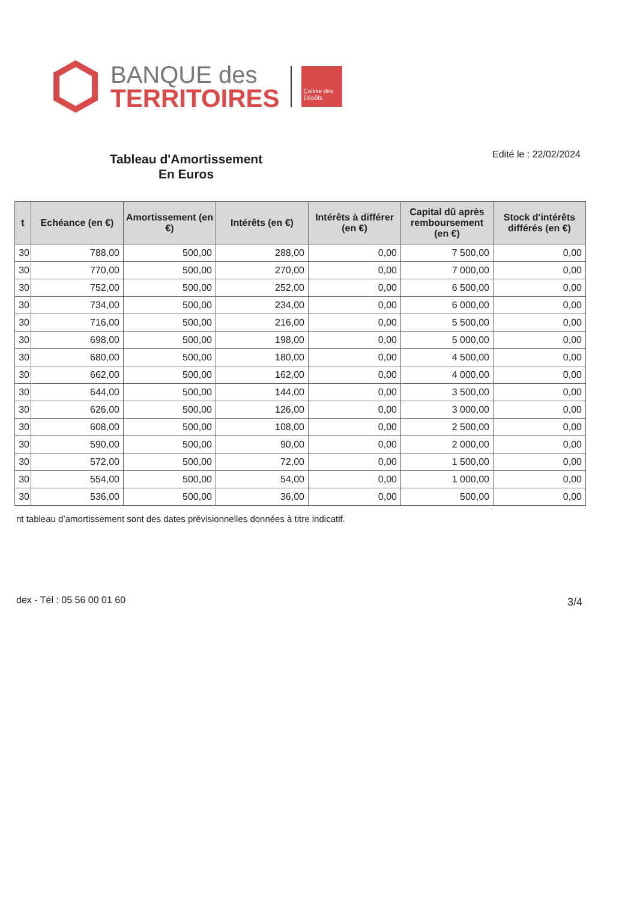BANQUE des
TERRITOIRES
Caisse des Dépôts
Tableau d'Amortissement
En Euros
Edité le : 22/02/2024
| t | Echéance (en €) | Amortissement (en €) | Intérêts (en €) | Intérêts à différer (en €) | Capital dû après remboursement (en €) | Stock d'intérêts différés (en €) |
| --- | --- | --- | --- | --- | --- | --- |
| 30 | 788,00 | 500,00 | 288,00 | 0,00 | 7 500,00 | 0,00 |
| 30 | 770,00 | 500,00 | 270,00 | 0,00 | 7 000,00 | 0,00 |
| 30 | 752,00 | 500,00 | 252,00 | 0,00 | 6 500,00 | 0,00 |
| 30 | 734,00 | 500,00 | 234,00 | 0,00 | 6 000,00 | 0,00 |
| 30 | 716,00 | 500,00 | 216,00 | 0,00 | 5 500,00 | 0,00 |
| 30 | 698,00 | 500,00 | 198,00 | 0,00 | 5 000,00 | 0,00 |
| 30 | 680,00 | 500,00 | 180,00 | 0,00 | 4 500,00 | 0,00 |
| 30 | 662,00 | 500,00 | 162,00 | 0,00 | 4 000,00 | 0,00 |
| 30 | 644,00 | 500,00 | 144,00 | 0,00 | 3 500,00 | 0,00 |
| 30 | 626,00 | 500,00 | 126,00 | 0,00 | 3 000,00 | 0,00 |
| 30 | 608,00 | 500,00 | 108,00 | 0,00 | 2 500,00 | 0,00 |
| 30 | 590,00 | 500,00 | 90,00 | 0,00 | 2 000,00 | 0,00 |
| 30 | 572,00 | 500,00 | 72,00 | 0,00 | 1 500,00 | 0,00 |
| 30 | 554,00 | 500,00 | 54,00 | 0,00 | 1 000,00 | 0,00 |
| 30 | 536,00 | 500,00 | 36,00 | 0,00 | 500,00 | 0,00 |
nt tableau d’amortissement sont des dates prévisionnelles données à titre indicatif.
dex - Tél : 05 56 00 01 60 3/4